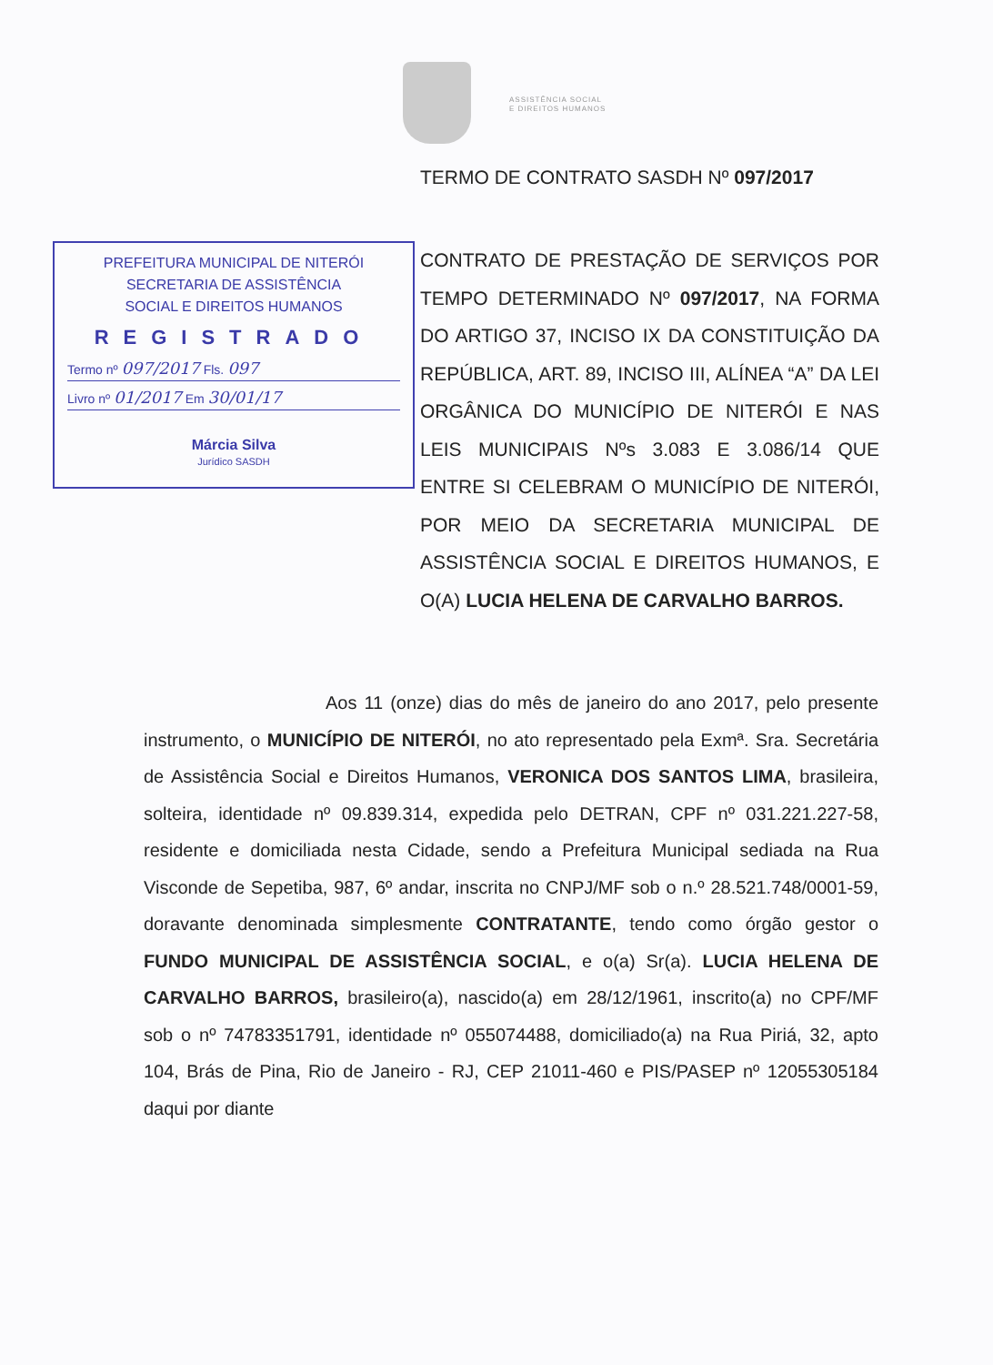ASSISTÊNCIA SOCIAL
E DIREITOS HUMANOS
TERMO DE CONTRATO SASDH Nº 097/2017
PREFEITURA MUNICIPAL DE NITERÓI
SECRETARIA DE ASSISTÊNCIA
SOCIAL E DIREITOS HUMANOS
REGISTRADO
Termo nº 097/2017 Fls. 097
Livro nº 01/2017 Em 30/01/17
Márcia Silva
Jurídico SASDH
CONTRATO DE PRESTAÇÃO DE SERVIÇOS POR TEMPO DETERMINADO Nº 097/2017, NA FORMA DO ARTIGO 37, INCISO IX DA CONSTITUIÇÃO DA REPÚBLICA, ART. 89, INCISO III, ALÍNEA “A” DA LEI ORGÂNICA DO MUNICÍPIO DE NITERÓI E NAS LEIS MUNICIPAIS Nºs 3.083 E 3.086/14 QUE ENTRE SI CELEBRAM O MUNICÍPIO DE NITERÓI, POR MEIO DA SECRETARIA MUNICIPAL DE ASSISTÊNCIA SOCIAL E DIREITOS HUMANOS, E O(A) LUCIA HELENA DE CARVALHO BARROS.
Aos 11 (onze) dias do mês de janeiro do ano 2017, pelo presente instrumento, o MUNICÍPIO DE NITERÓI, no ato representado pela Exmª. Sra. Secretária de Assistência Social e Direitos Humanos, VERONICA DOS SANTOS LIMA, brasileira, solteira, identidade nº 09.839.314, expedida pelo DETRAN, CPF nº 031.221.227-58, residente e domiciliada nesta Cidade, sendo a Prefeitura Municipal sediada na Rua Visconde de Sepetiba, 987, 6º andar, inscrita no CNPJ/MF sob o n.º 28.521.748/0001-59, doravante denominada simplesmente CONTRATANTE, tendo como órgão gestor o FUNDO MUNICIPAL DE ASSISTÊNCIA SOCIAL, e o(a) Sr(a). LUCIA HELENA DE CARVALHO BARROS, brasileiro(a), nascido(a) em 28/12/1961, inscrito(a) no CPF/MF sob o nº 74783351791, identidade nº 055074488, domiciliado(a) na Rua Piriá, 32, apto 104, Brás de Pina, Rio de Janeiro - RJ, CEP 21011-460 e PIS/PASEP nº 12055305184 daqui por diante